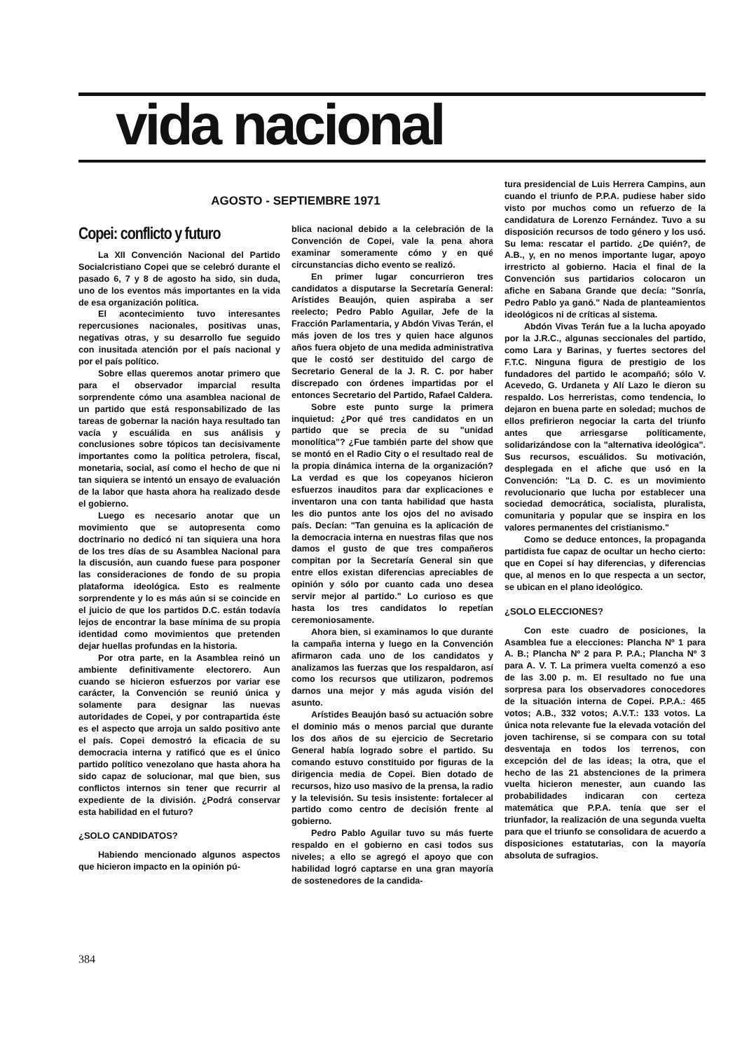vida nacional
AGOSTO - SEPTIEMBRE 1971
Copei: conflicto y futuro
La XII Convención Nacional del Partido Socialcristiano Copei que se celebró durante el pasado 6, 7 y 8 de agosto ha sido, sin duda, uno de los eventos más importantes en la vida de esa organización política.
El acontecimiento tuvo interesantes repercusiones nacionales, positivas unas, negativas otras, y su desarrollo fue seguido con inusitada atención por el país nacional y por el país político.
Sobre ellas queremos anotar primero que para el observador imparcial resulta sorprendente cómo una asamblea nacional de un partido que está responsabilizado de las tareas de gobernar la nación haya resultado tan vacía y escuálida en sus análisis y conclusiones sobre tópicos tan decisivamente importantes como la política petrolera, fiscal, monetaria, social, así como el hecho de que ni tan siquiera se intentó un ensayo de evaluación de la labor que hasta ahora ha realizado desde el gobierno.
Luego es necesario anotar que un movimiento que se autopresenta como doctrinario no dedicó ni tan siquiera una hora de los tres días de su Asamblea Nacional para la discusión, aun cuando fuese para posponer las consideraciones de fondo de su propia plataforma ideológica. Esto es realmente sorprendente y lo es más aún si se coincide en el juicio de que los partidos D.C. están todavía lejos de encontrar la base mínima de su propia identidad como movimientos que pretenden dejar huellas profundas en la historia.
Por otra parte, en la Asamblea reinó un ambiente definitivamente electorero. Aun cuando se hicieron esfuerzos por variar ese carácter, la Convención se reunió única y solamente para designar las nuevas autoridades de Copei, y por contrapartida éste es el aspecto que arroja un saldo positivo ante el país. Copei demostró la eficacia de su democracia interna y ratificó que es el único partido político venezolano que hasta ahora ha sido capaz de solucionar, mal que bien, sus conflictos internos sin tener que recurrir al expediente de la división. ¿Podrá conservar esta habilidad en el futuro?
¿SOLO CANDIDATOS?
Habiendo mencionado algunos aspectos que hicieron impacto en la opinión pú-
blica nacional debido a la celebración de la Convención de Copei, vale la pena ahora examinar someramente cómo y en qué circunstancias dicho evento se realizó.
En primer lugar concurrieron tres candidatos a disputarse la Secretaría General: Arístides Beaujón, quien aspiraba a ser reelecto; Pedro Pablo Aguilar, Jefe de la Fracción Parlamentaria, y Abdón Vivas Terán, el más joven de los tres y quien hace algunos años fuera objeto de una medida administrativa que le costó ser destituido del cargo de Secretario General de la J. R. C. por haber discrepado con órdenes impartidas por el entonces Secretario del Partido, Rafael Caldera.
Sobre este punto surge la primera inquietud: ¿Por qué tres candidatos en un partido que se precia de su "unidad monolítica"? ¿Fue también parte del show que se montó en el Radio City o el resultado real de la propia dinámica interna de la organización? La verdad es que los copeyanos hicieron esfuerzos inauditos para dar explicaciones e inventaron una con tanta habilidad que hasta les dio puntos ante los ojos del no avisado país. Decían: "Tan genuina es la aplicación de la democracia interna en nuestras filas que nos damos el gusto de que tres compañeros compitan por la Secretaría General sin que entre ellos existan diferencias apreciables de opinión y sólo por cuanto cada uno desea servir mejor al partido." Lo curioso es que hasta los tres candidatos lo repetían ceremoniosamente.
Ahora bien, si examinamos lo que durante la campaña interna y luego en la Convención afirmaron cada uno de los candidatos y analizamos las fuerzas que los respaldaron, así como los recursos que utilizaron, podremos darnos una mejor y más aguda visión del asunto.
Arístides Beaujón basó su actuación sobre el dominio más o menos parcial que durante los dos años de su ejercicio de Secretario General había logrado sobre el partido. Su comando estuvo constituido por figuras de la dirigencia media de Copei. Bien dotado de recursos, hizo uso masivo de la prensa, la radio y la televisión. Su tesis insistente: fortalecer al partido como centro de decisión frente al gobierno.
Pedro Pablo Aguilar tuvo su más fuerte respaldo en el gobierno en casi todos sus niveles; a ello se agregó el apoyo que con habilidad logró captarse en una gran mayoría de sostenedores de la candida-
tura presidencial de Luis Herrera Campins, aun cuando el triunfo de P.P.A. pudiese haber sido visto por muchos como un refuerzo de la candidatura de Lorenzo Fernández. Tuvo a su disposición recursos de todo género y los usó. Su lema: rescatar el partido. ¿De quién?, de A.B., y, en no menos importante lugar, apoyo irrestricto al gobierno. Hacia el final de la Convención sus partidarios colocaron un afiche en Sabana Grande que decía: "Sonría, Pedro Pablo ya ganó." Nada de planteamientos ideológicos ni de críticas al sistema.
Abdón Vivas Terán fue a la lucha apoyado por la J.R.C., algunas seccionales del partido, como Lara y Barinas, y fuertes sectores del F.T.C. Ninguna figura de prestigio de los fundadores del partido le acompañó; sólo V. Acevedo, G. Urdaneta y Alí Lazo le dieron su respaldo. Los herreristas, como tendencia, lo dejaron en buena parte en soledad; muchos de ellos prefirieron negociar la carta del triunfo antes que arriesgarse políticamente, solidarizándose con la "alternativa ideológica". Sus recursos, escuálidos. Su motivación, desplegada en el afiche que usó en la Convención: "La D. C. es un movimiento revolucionario que lucha por establecer una sociedad democrática, socialista, pluralista, comunitaria y popular que se inspira en los valores permanentes del cristianismo."
Como se deduce entonces, la propaganda partidista fue capaz de ocultar un hecho cierto: que en Copei sí hay diferencias, y diferencias que, al menos en lo que respecta a un sector, se ubican en el plano ideológico.
¿SOLO ELECCIONES?
Con este cuadro de posiciones, la Asamblea fue a elecciones: Plancha Nº 1 para A. B.; Plancha Nº 2 para P. P.A.; Plancha Nº 3 para A. V. T. La primera vuelta comenzó a eso de las 3.00 p. m. El resultado no fue una sorpresa para los observadores conocedores de la situación interna de Copei. P.P.A.: 465 votos; A.B., 332 votos; A.V.T.: 133 votos. La única nota relevante fue la elevada votación del joven tachirense, si se compara con su total desventaja en todos los terrenos, con excepción del de las ideas; la otra, que el hecho de las 21 abstenciones de la primera vuelta hicieron menester, aun cuando las probabilidades indicaran con certeza matemática que P.P.A. tenía que ser el triunfador, la realización de una segunda vuelta para que el triunfo se consolidara de acuerdo a disposiciones estatutarias, con la mayoría absoluta de sufragios.
384